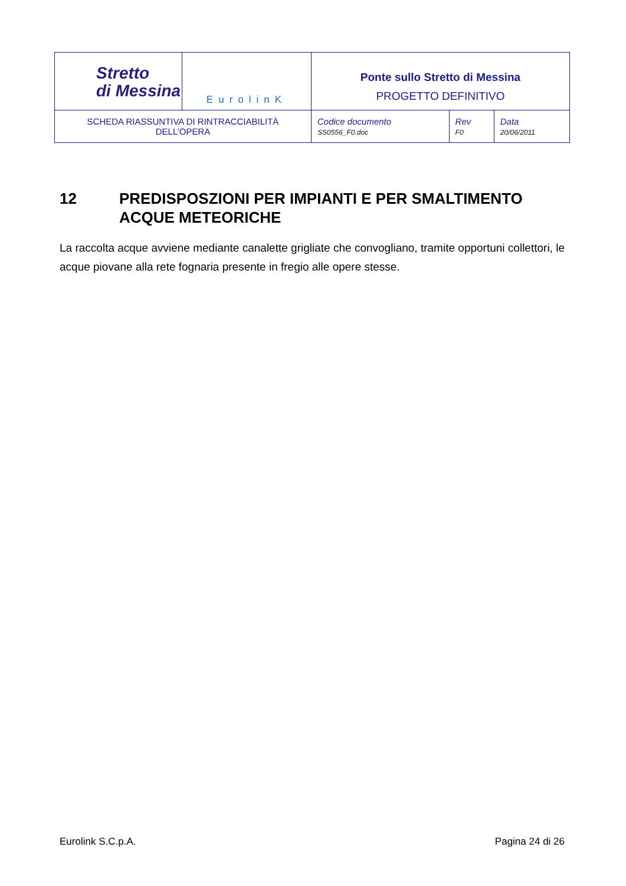| Stretto di Messina | EurolinK | Ponte sullo Stretto di Messina PROGETTO DEFINITIVO | | |
| SCHEDA RIASSUNTIVA DI RINTRACCIABILITÀ DELL’OPERA | | Codice documento SS0556_F0.doc | Rev F0 | Data 20/06/2011 |
12 PREDISPOSZIONI PER IMPIANTI E PER SMALTIMENTO ACQUE METEORICHE
La raccolta acque avviene mediante canalette grigliate che convogliano, tramite opportuni collettori, le acque piovane alla rete fognaria presente in fregio alle opere stesse.
Eurolink S.C.p.A. Pagina 24 di 26